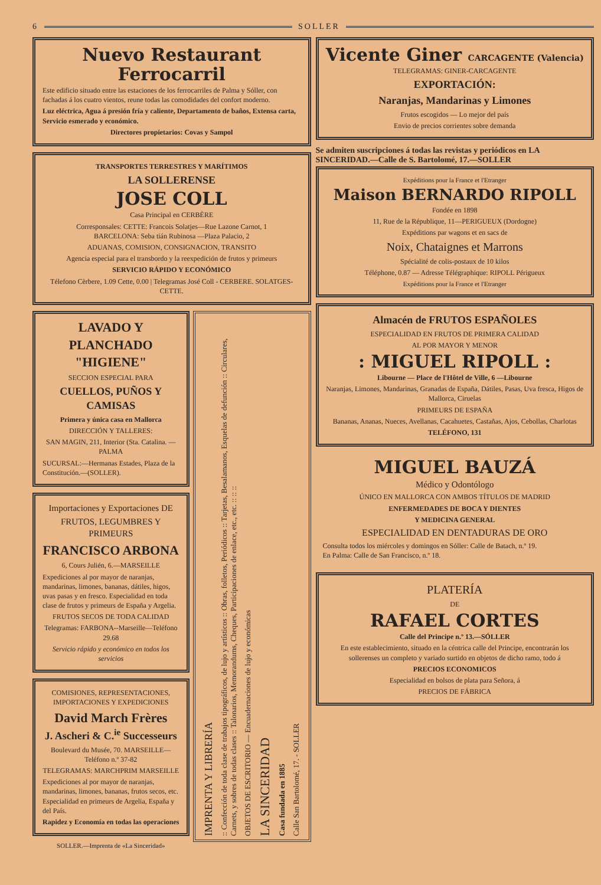6 SOLLER
Nuevo Restaurant Ferrocarril
Este edificio situado entre las estaciones de los ferrocarriles de Palma y Sóller, con fachadas á los cuatro vientos, reune todas las comodidades del confort moderno.
Luz eléctrica, Agua á presión fría y caliente, Departamento de baños, Extensa carta, Servicio esmerado y económico.
Directores propietarios: Covas y Sampol
TRANSPORTES TERRESTRES Y MARÍTIMOS
LA SOLLERENSE
JOSE COLL
Casa Principal en CERBÈRE
Corresponsales: CETTE: Francois Solatjes—Rue Lazone Carnot, 1
BARCELONA: Seba tián Rubinosa —Plaza Palacio, 2
ADUANAS, COMISION, CONSIGNACION, TRANSITO
Agencia especial para el transbordo y la reexpedición de frutos y primeurs
SERVICIO RÁPIDO Y ECONÓMICO
Télefono Cèrbere, 1.09 Cette, 0.00 | Telegramas José Coll - CERBERE. SOLATGES-CETTE.
LAVADO Y PLANCHADO "HIGIENE"
SECCION ESPECIAL PARA
CUELLOS, PUÑOS Y CAMISAS
Primera y única casa en Mallorca
DIRECCIÓN Y TALLERES:
SAN MAGIN, 211, Interior (Sta. Catalina. — PALMA
SUCURSAL:—Hermanas Estades, Plaza de la Constitución.—(SOLLER).
Importaciones y Exportaciones DE
FRUTOS, LEGUMBRES Y PRIMEURS
FRANCISCO ARBONA
6, Cours Julién, 6.—MARSEILLE
Expediciones al por mayor de naranjas, mandarinas, limones, bananas, dátiles, higos, uvas pasas y en fresco. Especialidad en toda clase de frutos y primeurs de España y Argelia.
FRUTOS SECOS DE TODA CALIDAD
Telegramas: FARBONA--Marseille—Teléfono 29.68
Servicio rápido y económico en todos los servicios
COMISIONES, REPRESENTACIONES, IMPORTACIONES Y EXPEDICIONES
David March Frères
J. Ascheri & C.<sup>ie</sup> Successeurs
Boulevard du Musée, 70. MARSEILLE—Teléfono n.º 37-82
TELEGRAMAS: MARCHPRIM MARSEILLE
Expediciones al por mayor de naranjas, mandarinas, limones, bananas, frutos secos, etc. Especialidad en primeurs de Argelia, España y del País.
Rapidez y Economía en todas las operaciones
SOLLER.—Imprenta de «La Sinceridad»
IMPRENTA Y LIBRERÍA
:: Confección de toda clase de trabajos tipográficos, de lujo y artísticos :: Obras, folletos, Periódicos :: Tarjetas, Besalamanos, Esquelas de defunción :: Circulares, Carnets, y sobres de todas clases :: Talonarios, Memorandums, Cheques, Participaciones de enlace, etc., etc. :: :: ::
OBJETOS DE ESCRITORIO — Encuadernaciones de lujo y económicas
LA SINCERIDAD
Casa fundada en 1885
Calle San Bartolomé, 17. - SOLLER
Vicente Giner CARCAGENTE (Valencia)
TELEGRAMAS: GINER-CARCAGENTE
EXPORTACIÓN:
Naranjas, Mandarinas y Limones
Frutos escogidos — Lo mejor del país
Envio de precios corrientes sobre demanda
Se admiten suscripciones á todas las revistas y periódicos en LA SINCERIDAD.—Calle de S. Bartolomé, 17.—SOLLER
Expéditions pour la France et l'Etranger
Maison BERNARDO RIPOLL
Fondée en 1898
11, Rue de la République, 11—PERIGUEUX (Dordogne)
Expéditions par wagons et en sacs de
Noix, Chataignes et Marrons
Spécialité de colis-postaux de 10 kilos
Téléphone, 0.87 — Adresse Télégraphique: RIPOLL Périgueux
Expéditions pour la France et l'Etranger
Almacén de FRUTOS ESPAÑOLES
ESPECIALIDAD EN FRUTOS DE PRIMERA CALIDAD
AL POR MAYOR Y MENOR
: MIGUEL RIPOLL :
Libourne — Place de l'Hôtel de Ville, 6 —Libourne
Naranjas, Limones, Mandarinas, Granadas de España, Dátiles, Pasas, Uva fresca, Higos de Mallorca, Ciruelas
PRIMEURS DE ESPAÑA
Bananas, Ananas, Nueces, Avellanas, Cacahuetes, Castañas, Ajos, Cebollas, Charlotas
TELÉFONO, 131
MIGUEL BAUZÁ
Médico y Odontólogo
ÚNICO EN MALLORCA CON AMBOS TÍTULOS DE MADRID
ENFERMEDADES DE BOCA Y DIENTES
Y MEDICINA GENERAL
ESPECIALIDAD EN DENTADURAS DE ORO
Consulta todos los miércoles y domingos en Sóller: Calle de Batach, n.º 19.
En Palma: Calle de San Francisco, n.º 18.
PLATERÍA
DE
RAFAEL CORTES
Calle del Principe n.º 13.—SÓLLER
En este establecimiento, situado en la céntrica calle del Principe, encontrarán los sollerenses un completo y variado surtido en objetos de dicho ramo, todo á
PRECIOS ECONOMICOS
Especialidad en bolsos de plata para Señora, á
PRECIOS DE FÁBRICA